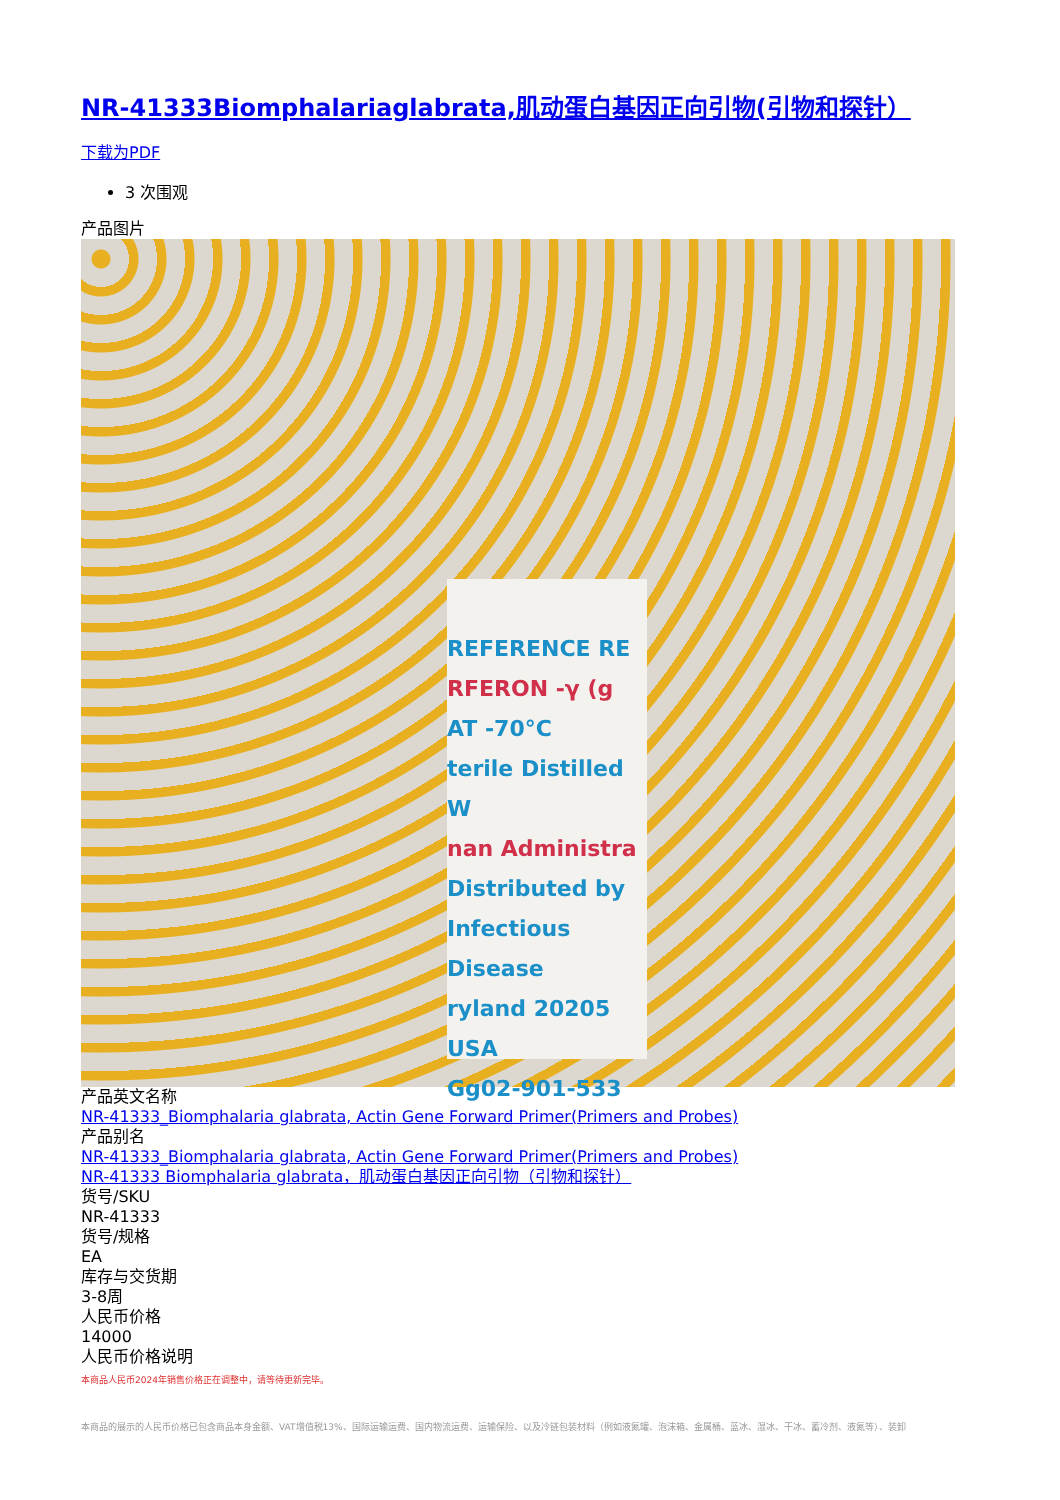NR-41333Biomphalariaglabrata,肌动蛋白基因正向引物(引物和探针）
下载为PDF
3 次围观
产品图片
REFERENCE RE
RFERON -γ (g
AT -70°C
terile Distilled W
nan Administra
Distributed by
Infectious Disease
ryland 20205 USA
Gg02-901-533
产品英文名称
NR-41333_Biomphalaria glabrata, Actin Gene Forward Primer(Primers and Probes)
产品别名
NR-41333_Biomphalaria glabrata, Actin Gene Forward Primer(Primers and Probes)
NR-41333 Biomphalaria glabrata，肌动蛋白基因正向引物（引物和探针）
货号/SKU
NR-41333
货号/规格
EA
库存与交货期
3-8周
人民币价格
14000
人民币价格说明
本商品人民币2024年销售价格正在调整中，请等待更新完毕。
本商品的展示的人民币价格已包含商品本身金额、VAT增值税13%、国际运输运费、国内物流运费、运输保险、以及冷链包装材料（例如液氮罐、泡沫箱、金属桶、蓝冰、湿冰、干冰、蓄冷剂、液氮等）、装卸